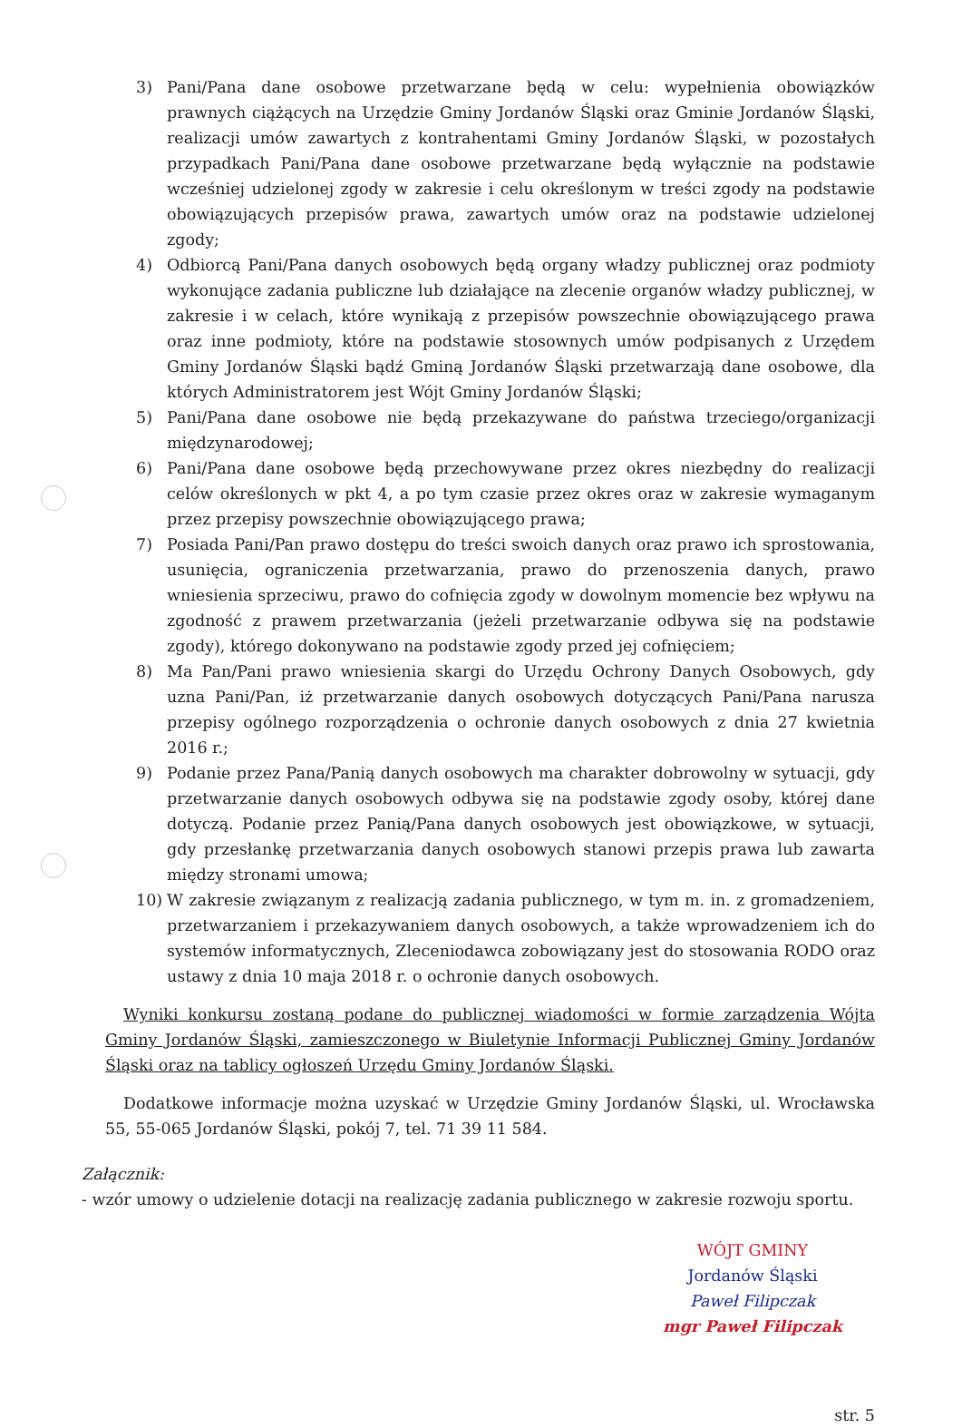3) Pani/Pana dane osobowe przetwarzane będą w celu: wypełnienia obowiązków prawnych ciążących na Urzędzie Gminy Jordanów Śląski oraz Gminie Jordanów Śląski, realizacji umów zawartych z kontrahentami Gminy Jordanów Śląski, w pozostałych przypadkach Pani/Pana dane osobowe przetwarzane będą wyłącznie na podstawie wcześniej udzielonej zgody w zakresie i celu określonym w treści zgody na podstawie obowiązujących przepisów prawa, zawartych umów oraz na podstawie udzielonej zgody;
4) Odbiorcą Pani/Pana danych osobowych będą organy władzy publicznej oraz podmioty wykonujące zadania publiczne lub działające na zlecenie organów władzy publicznej, w zakresie i w celach, które wynikają z przepisów powszechnie obowiązującego prawa oraz inne podmioty, które na podstawie stosownych umów podpisanych z Urzędem Gminy Jordanów Śląski bądź Gminą Jordanów Śląski przetwarzają dane osobowe, dla których Administratorem jest Wójt Gminy Jordanów Śląski;
5) Pani/Pana dane osobowe nie będą przekazywane do państwa trzeciego/organizacji międzynarodowej;
6) Pani/Pana dane osobowe będą przechowywane przez okres niezbędny do realizacji celów określonych w pkt 4, a po tym czasie przez okres oraz w zakresie wymaganym przez przepisy powszechnie obowiązującego prawa;
7) Posiada Pani/Pan prawo dostępu do treści swoich danych oraz prawo ich sprostowania, usunięcia, ograniczenia przetwarzania, prawo do przenoszenia danych, prawo wniesienia sprzeciwu, prawo do cofnięcia zgody w dowolnym momencie bez wpływu na zgodność z prawem przetwarzania (jeżeli przetwarzanie odbywa się na podstawie zgody), którego dokonywano na podstawie zgody przed jej cofnięciem;
8) Ma Pan/Pani prawo wniesienia skargi do Urzędu Ochrony Danych Osobowych, gdy uzna Pani/Pan, iż przetwarzanie danych osobowych dotyczących Pani/Pana narusza przepisy ogólnego rozporządzenia o ochronie danych osobowych z dnia 27 kwietnia 2016 r.;
9) Podanie przez Pana/Panią danych osobowych ma charakter dobrowolny w sytuacji, gdy przetwarzanie danych osobowych odbywa się na podstawie zgody osoby, której dane dotyczą. Podanie przez Panią/Pana danych osobowych jest obowiązkowe, w sytuacji, gdy przesłankę przetwarzania danych osobowych stanowi przepis prawa lub zawarta między stronami umowa;
10) W zakresie związanym z realizacją zadania publicznego, w tym m. in. z gromadzeniem, przetwarzaniem i przekazywaniem danych osobowych, a także wprowadzeniem ich do systemów informatycznych, Zleceniodawca zobowiązany jest do stosowania RODO oraz ustawy z dnia 10 maja 2018 r. o ochronie danych osobowych.
Wyniki konkursu zostaną podane do publicznej wiadomości w formie zarządzenia Wójta Gminy Jordanów Śląski, zamieszczonego w Biuletynie Informacji Publicznej Gminy Jordanów Śląski oraz na tablicy ogłoszeń Urzędu Gminy Jordanów Śląski.
Dodatkowe informacje można uzyskać w Urzędzie Gminy Jordanów Śląski, ul. Wrocławska 55, 55-065 Jordanów Śląski, pokój 7, tel. 71 39 11 584.
Załącznik:
- wzór umowy o udzielenie dotacji na realizację zadania publicznego w zakresie rozwoju sportu.
WÓJT GMINY
Jordanów Śląski
Paweł Filipczak
mgr Paweł Filipczak
str. 5